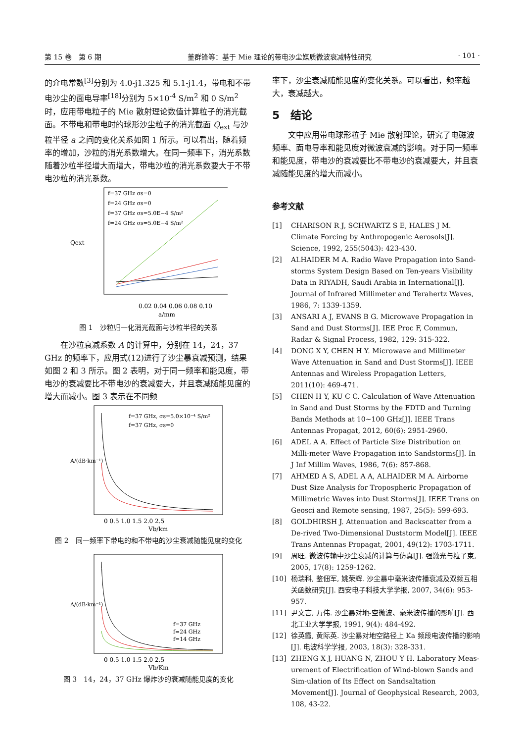第 15 卷　第 6 期 董群锋等：基于 Mie 理论的带电沙尘媒质微波衰减特性研究 · 101 ·
的介电常数<sup>[3]</sup>分别为 4.0-j1.325 和 5.1-j1.4，带电和不带电沙尘的面电导率<sup>[18]</sup>分别为 5×10<sup>-4</sup> S/m<sup>2</sup> 和 0 S/m<sup>2</sup> 时，应用带电粒子的 Mie 散射理论数值计算粒子的消光截面。不带电和带电时的球形沙尘粒子的消光截面 Q<sub>ext</sub> 与沙粒半径 a 之间的变化关系如图 1 所示。可以看出，随着频率的增加，沙粒的消光系数增大。在同一频率下，消光系数随着沙粒半径增大而增大，带电沙粒的消光系数要大于不带电沙粒的消光系数。
f=37 GHz σs=0
f=24 GHz σs=0
f=37 GHz σs=5.0E−4 S/m²
f=24 GHz σs=5.0E−4 S/m²
0.02 0.04 0.06 0.08 0.10
a/mm
Qext
图 1　沙粒归一化消光截面与沙粒半径的关系
　　在沙粒衰减系数 A 的计算中，分别在 14，24，37 GHz 的频率下，应用式(12)进行了沙尘暴衰减预测，结果如图 2 和 3 所示。图 2 表明，对于同一频率和能见度，带电沙的衰减要比不带电沙的衰减要大，并且衰减随能见度的增大而减小。图 3 表示在不同频
f=37 GHz, σs=5.0×10⁻⁴ S/m²
f=37 GHz, σs=0
0 0.5 1.0 1.5 2.0 2.5
Vb/km
A/(dB·km⁻¹)
图 2　同一频率下带电的和不带电的沙尘衰减随能见度的变化
f=37 GHz
f=24 GHz
f=14 GHz
0 0.5 1.0 1.5 2.0 2.5
Vb/Km
A/(dB·km⁻¹)
图 3　14，24，37 GHz 爆炸沙的衰减随能见度的变化
率下，沙尘衰减随能见度的变化关系。可以看出，频率越大，衰减越大。
5　结论
　　文中应用带电球形粒子 Mie 散射理论，研究了电磁波频率、面电导率和能见度对微波衰减的影响。对于同一频率和能见度，带电沙的衰减要比不带电沙的衰减要大，并且衰减随能见度的增大而减小。
参考文献
[1] CHARISON R J, SCHWARTZ S E, HALES J M. Climate Forcing by Anthropogenic Aerosols[J]. Science, 1992, 255(5043): 423-430.
[2] ALHAIDER M A. Radio Wave Propagation into Sand-storms System Design Based on Ten-years Visibility Data in RIYADH, Saudi Arabia in International[J]. Journal of Infrared Millimeter and Terahertz Waves, 1986, 7: 1339-1359.
[3] ANSARI A J, EVANS B G. Microwave Propagation in Sand and Dust Storms[J]. IEE Proc F, Commun, Radar & Signal Process, 1982, 129: 315-322.
[4] DONG X Y, CHEN H Y. Microwave and Millimeter Wave Attenuation in Sand and Dust Storms[J]. IEEE Antennas and Wireless Propagation Letters, 2011(10): 469-471.
[5] CHEN H Y, KU C C. Calculation of Wave Attenuation in Sand and Dust Storms by the FDTD and Turning Bands Methods at 10~100 GHz[J]. IEEE Trans Antennas Propagat, 2012, 60(6): 2951-2960.
[6] ADEL A A. Effect of Particle Size Distribution on Milli-meter Wave Propagation into Sandstorms[J]. In J Inf Millim Waves, 1986, 7(6): 857-868.
[7] AHMED A S, ADEL A A, ALHAIDER M A. Airborne Dust Size Analysis for Tropospheric Propagation of Millimetric Waves into Dust Storms[J]. IEEE Trans on Geosci and Remote sensing, 1987, 25(5): 599-693.
[8] GOLDHIRSH J. Attenuation and Backscatter from a De-rived Two-Dimensional Duststorm Model[J]. IEEE Trans Antennas Propagat, 2001, 49(12): 1703-1711.
[9] 周旺. 微波传输中沙尘衰减的计算与仿真[J]. 强激光与粒子束, 2005, 17(8): 1259-1262.
[10] 杨瑞科, 鉴佃军, 姚荣辉. 沙尘暴中毫米波传播衰减及双频互相关函数研究[J]. 西安电子科技大学学报, 2007, 34(6): 953-957.
[11] 尹文言, 万伟. 沙尘暴对地-空微波、毫米波传播的影响[J]. 西北工业大学学报, 1991, 9(4): 484-492.
[12] 徐英霞, 黄际英. 沙尘暴对地空路径上 Ka 频段电波传播的影响[J]. 电波科学学报, 2003, 18(3): 328-331.
[13] ZHENG X J, HUANG N, ZHOU Y H. Laboratory Meas-urement of Electrification of Wind-blown Sands and Sim-ulation of Its Effect on Sandsaltation Movement[J]. Journal of Geophysical Research, 2003, 108, 43-22.